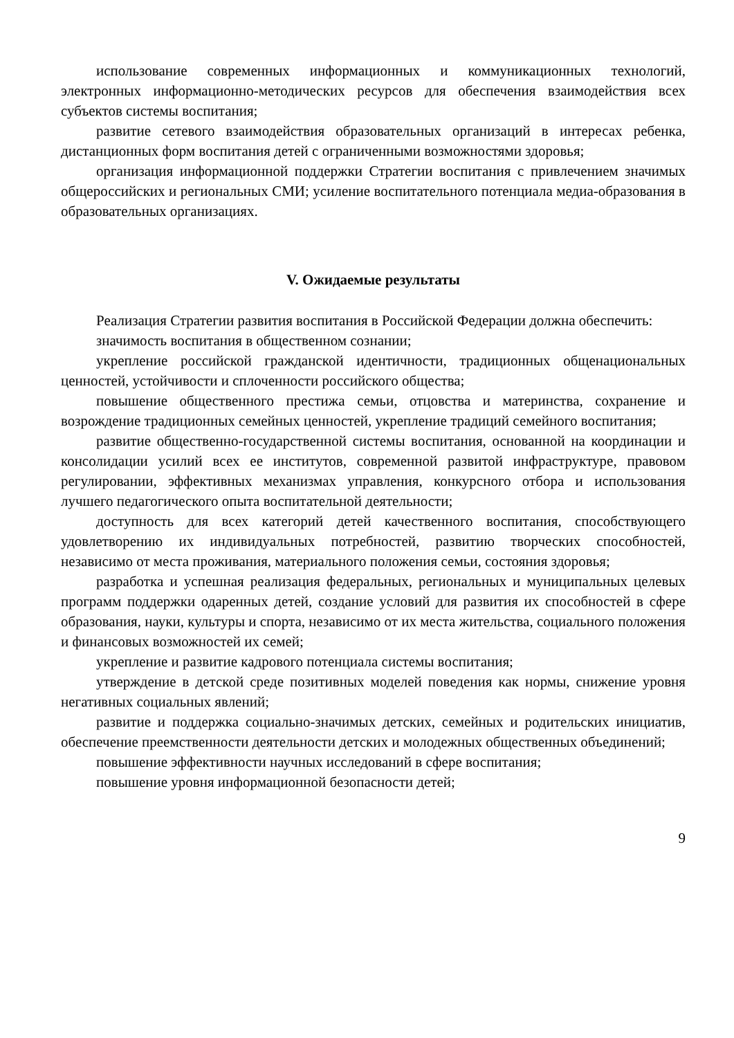использование современных информационных и коммуникационных технологий, электронных информационно-методических ресурсов для обеспечения взаимодействия всех субъектов системы воспитания;
развитие сетевого взаимодействия образовательных организаций в интересах ребенка, дистанционных форм воспитания детей с ограниченными возможностями здоровья;
организация информационной поддержки Стратегии воспитания с привлечением значимых общероссийских и региональных СМИ; усиление воспитательного потенциала медиа-образования в образовательных организациях.
V. Ожидаемые результаты
Реализация Стратегии развития воспитания в Российской Федерации должна обеспечить:
значимость воспитания в общественном сознании;
укрепление российской гражданской идентичности, традиционных общенациональных ценностей, устойчивости и сплоченности российского общества;
повышение общественного престижа семьи, отцовства и материнства, сохранение и возрождение традиционных семейных ценностей, укрепление традиций семейного воспитания;
развитие общественно-государственной системы воспитания, основанной на координации и консолидации усилий всех ее институтов, современной развитой инфраструктуре, правовом регулировании, эффективных механизмах управления, конкурсного отбора и использования лучшего педагогического опыта воспитательной деятельности;
доступность для всех категорий детей качественного воспитания, способствующего удовлетворению их индивидуальных потребностей, развитию творческих способностей, независимо от места проживания, материального положения семьи, состояния здоровья;
разработка и успешная реализация федеральных, региональных и муниципальных целевых программ поддержки одаренных детей, создание условий для развития их способностей в сфере образования, науки, культуры и спорта, независимо от их места жительства, социального положения и финансовых возможностей их семей;
укрепление и развитие кадрового потенциала системы воспитания;
утверждение в детской среде позитивных моделей поведения как нормы, снижение уровня негативных социальных явлений;
развитие и поддержка социально-значимых детских, семейных и родительских инициатив, обеспечение преемственности деятельности детских и молодежных общественных объединений;
повышение эффективности научных исследований в сфере воспитания;
повышение уровня информационной безопасности детей;
9